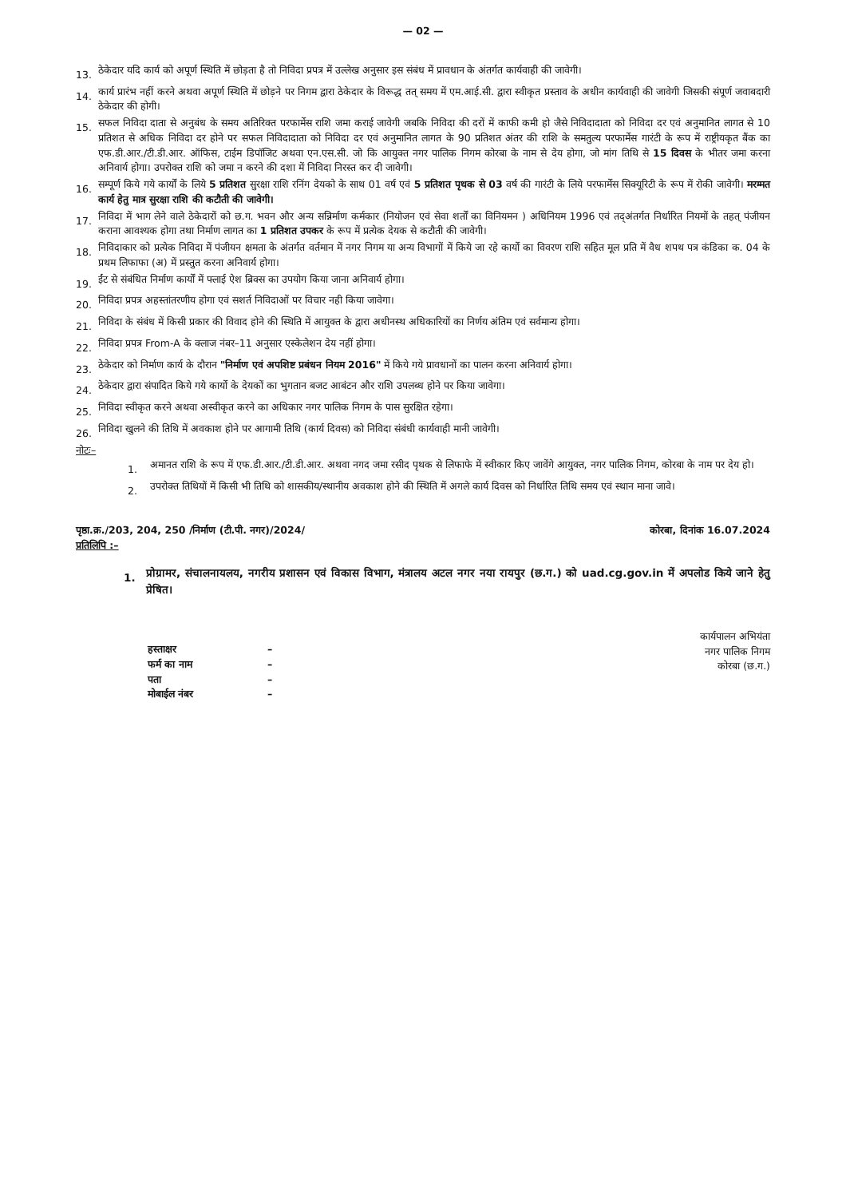— 02 —
13. ठेकेदार यदि कार्य को अपूर्ण स्थिति में छोड़ता है तो निविदा प्रपत्र में उल्लेख अनुसार इस संबंध में प्रावधान के अंतर्गत कार्यवाही की जावेगी।
14. कार्य प्रारंभ नहीं करने अथवा अपूर्ण स्थिति में छोड़ने पर निगम द्वारा ठेकेदार के विरूद्ध तत् समय में एम.आई.सी. द्वारा स्वीकृत प्रस्ताव के अधीन कार्यवाही की जावेगी जिसकी संपूर्ण जवाबदारी ठेकेदार की होगी।
15. सफल निविदा दाता से अनुबंध के समय अतिरिक्त परफार्मेस राशि जमा कराई जावेगी जबकि निविदा की दरों में काफी कमी हो जैसे निविदादाता को निविदा दर एवं अनुमानित लागत से 10 प्रतिशत से अधिक निविदा दर होने पर सफल निविदादाता को निविदा दर एवं अनुमानित लागत के 90 प्रतिशत अंतर की राशि के समतुल्य परफार्मेस गारंटी के रूप में राष्ट्रीयकृत बैंक का एफ.डी.आर./टी.डी.आर. ऑफिस, टाईम डिपॉजिट अथवा एन.एस.सी. जो कि आयुक्त नगर पालिक निगम कोरबा के नाम से देय होगा, जो मांग तिथि से 15 दिवस के भीतर जमा करना अनिवार्य होगा। उपरोक्त राशि को जमा न करने की दशा में निविदा निरस्त कर दी जावेगी।
16. सम्पूर्ण किये गये कार्यों के लिये 5 प्रतिशत सुरक्षा राशि रनिंग देयको के साथ 01 वर्ष एवं 5 प्रतिशत पृथक से 03 वर्ष की गारंटी के लिये परफार्मेस सिक्यूरिटी के रूप में रोकी जावेगी। मरम्मत कार्य हेतु मात्र सुरक्षा राशि की कटौती की जावेगी।
17. निविदा में भाग लेने वाले ठेकेदारों को छ.ग. भवन और अन्य सन्निर्माण कर्मकार (नियोजन एवं सेवा शर्तों का विनियमन ) अधिनियम 1996 एवं तद्अंतर्गत निर्धारित नियमों के तहत् पंजीयन कराना आवश्यक होगा तथा निर्माण लागत का 1 प्रतिशत उपकर के रूप में प्रत्येक देयक से कटौती की जावेगी।
18. निविदाकार को प्रत्येक निविदा में पंजीयन क्षमता के अंतर्गत वर्तमान में नगर निगम या अन्य विभागों में किये जा रहे कार्यो का विवरण राशि सहित मूल प्रति में वैध शपथ पत्र कंडिका क. 04 के प्रथम लिफाफा (अ) में प्रस्तुत करना अनिवार्य होगा।
19. ईंट से संबंधित निर्माण कार्यों में फ्लाई ऐश ब्रिक्स का उपयोग किया जाना अनिवार्य होगा।
20. निविदा प्रपत्र अहस्तांतरणीय होगा एवं सशर्त निविदाओं पर विचार नही किया जावेगा।
21. निविदा के संबंध में किसी प्रकार की विवाद होने की स्थिति में आयुक्त के द्वारा अधीनस्थ अधिकारियों का निर्णय अंतिम एवं सर्वमान्य होगा।
22. निविदा प्रपत्र From-A के क्लाज नंबर–11 अनुसार एस्केलेशन देय नहीं होगा।
23. ठेकेदार को निर्माण कार्य के दौरान "निर्माण एवं अपशिष्ट प्रबंधन नियम 2016" में किये गये प्रावधानों का पालन करना अनिवार्य होगा।
24. ठेकेदार द्वारा संपादित किये गये कार्यो के देयकों का भुगतान बजट आबंटन और राशि उपलब्ध होने पर किया जावेगा।
25. निविदा स्वीकृत करने अथवा अस्वीकृत करने का अधिकार नगर पालिक निगम के पास सुरक्षित रहेगा।
26. निविदा खुलने की तिथि में अवकाश होने पर आगामी तिथि (कार्य दिवस) को निविदा संबंधी कार्यवाही मानी जावेगी।
नोटः–
1. अमानत राशि के रूप में एफ.डी.आर./टी.डी.आर. अथवा नगद जमा रसीद पृथक से लिफाफे में स्वीकार किए जावेंगे आयुक्त, नगर पालिक निगम, कोरबा के नाम पर देय हो।
2. उपरोक्त तिथियों में किसी भी तिथि को शासकीय/स्थानीय अवकाश होने की स्थिति में अगले कार्य दिवस को निर्धारित तिथि समय एवं स्थान माना जावे।
पृष्ठा.क्र./203, 204, 250 /निर्माण (टी.पी. नगर)/2024/ कोरबा, दिनांक 16.07.2024
प्रतिलिपि :–
1. प्रोग्रामर, संचालनायलय, नगरीय प्रशासन एवं विकास विभाग, मंत्रालय अटल नगर नया रायपुर (छ.ग.) को uad.cg.gov.in में अपलोड किये जाने हेतु प्रेषित।
कार्यपालन अभियंता
नगर पालिक निगम
कोरबा (छ.ग.)
हस्ताक्षर – फर्म का नाम – पता – मोबाईल नंबर –